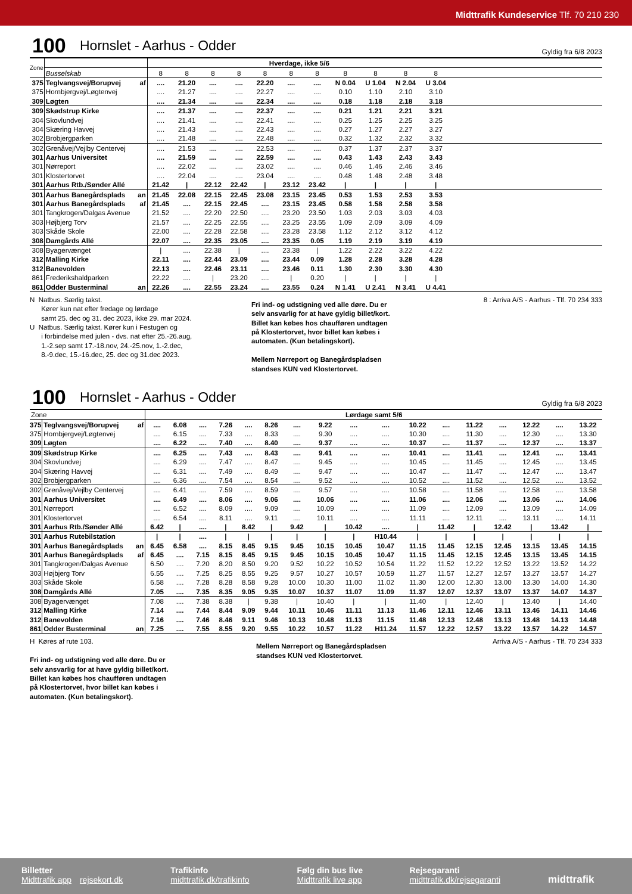Midttrafik Kundeservice Tlf. 70 210 230
100 Hornslet - Aarhus - Odder Gyldig fra 6/8 2023
| Zone | | | Hverdage, ikke 5/6 | | | | | | | | | | | |
| | Busselskab | | 8 | 8 | 8 | 8 | 8 | 8 | 8 | 8 | 8 | 8 | 8 | |
| 375 | Teglvangsvej/Borupvej | af | .... | 21.20 | .... | .... | 22.20 | .... | .... | N 0.04 | U 1.04 | N 2.04 | U 3.04 | |
| 375 | Hornbjergvej/Løgtenvej | | .... | 21.27 | .... | .... | 22.27 | .... | .... | 0.10 | 1.10 | 2.10 | 3.10 | |
| 309 | Løgten | | .... | 21.34 | .... | .... | 22.34 | .... | .... | 0.18 | 1.18 | 2.18 | 3.18 | |
| 309 | Skødstrup Kirke | | .... | 21.37 | .... | .... | 22.37 | .... | .... | 0.21 | 1.21 | 2.21 | 3.21 | |
| 304 | Skovlundvej | | .... | 21.41 | .... | .... | 22.41 | .... | .... | 0.25 | 1.25 | 2.25 | 3.25 | |
| 304 | Skæring Havvej | | .... | 21.43 | .... | .... | 22.43 | .... | .... | 0.27 | 1.27 | 2.27 | 3.27 | |
| 302 | Brobjergparken | | .... | 21.48 | .... | .... | 22.48 | .... | .... | 0.32 | 1.32 | 2.32 | 3.32 | |
| 302 | Grenåvej/Vejlby Centervej | | .... | 21.53 | .... | .... | 22.53 | .... | .... | 0.37 | 1.37 | 2.37 | 3.37 | |
| 301 | Aarhus Universitet | | .... | 21.59 | .... | .... | 22.59 | .... | .... | 0.43 | 1.43 | 2.43 | 3.43 | |
| 301 | Nørreport | | .... | 22.02 | .... | .... | 23.02 | .... | .... | 0.46 | 1.46 | 2.46 | 3.46 | |
| 301 | Klostertorvet | | .... | 22.04 | .... | .... | 23.04 | .... | .... | 0.48 | 1.48 | 2.48 | 3.48 | |
| 301 | Aarhus Rtb./Sønder Allé | | 21.42 | / | 22.12 | 22.42 | / | 23.12 | 23.42 | / | / | / | / | |
| 301 | Aarhus Banegårdsplads | an | 21.45 | 22.08 | 22.15 | 22.45 | 23.08 | 23.15 | 23.45 | 0.53 | 1.53 | 2.53 | 3.53 | |
| 301 | Aarhus Banegårdsplads | af | 21.45 | .... | 22.15 | 22.45 | .... | 23.15 | 23.45 | 0.58 | 1.58 | 2.58 | 3.58 | |
| 301 | Tangkrogen/Dalgas Avenue | | 21.52 | .... | 22.20 | 22.50 | .... | 23.20 | 23.50 | 1.03 | 2.03 | 3.03 | 4.03 | |
| 303 | Højbjerg Torv | | 21.57 | .... | 22.25 | 22.55 | .... | 23.25 | 23.55 | 1.09 | 2.09 | 3.09 | 4.09 | |
| 303 | Skåde Skole | | 22.00 | .... | 22.28 | 22.58 | .... | 23.28 | 23.58 | 1.12 | 2.12 | 3.12 | 4.12 | |
| 308 | Damgårds Allé | | 22.07 | .... | 22.35 | 23.05 | .... | 23.35 | 0.05 | 1.19 | 2.19 | 3.19 | 4.19 | |
| 308 | Byagervænget | | / | .... | 22.38 | / | .... | 23.38 | / | 1.22 | 2.22 | 3.22 | 4.22 | |
| 312 | Malling Kirke | | 22.11 | .... | 22.44 | 23.09 | .... | 23.44 | 0.09 | 1.28 | 2.28 | 3.28 | 4.28 | |
| 312 | Banevolden | | 22.13 | .... | 22.46 | 23.11 | .... | 23.46 | 0.11 | 1.30 | 2.30 | 3.30 | 4.30 | |
| 861 | Frederikshaldparken | | 22.22 | .... | / | 23.20 | .... | / | 0.20 | / | / | / | / | |
| 861 | Odder Busterminal | an | 22.26 | .... | 22.55 | 23.24 | .... | 23.55 | 0.24 | N 1.41 | U 2.41 | N 3.41 | U 4.41 | |
N Natbus. Særlig takst.
Kører kun nat efter fredage og lørdage
samt 25. dec og 31. dec 2023, ikke 29. mar 2024.
U Natbus. Særlig takst. Kører kun i Festugen og
i forbindelse med julen - dvs. nat efter 25.-26.aug,
1.-2.sep samt 17.-18.nov, 24.-25.nov, 1.-2.dec,
8.-9.dec, 15.-16.dec, 25. dec og 31.dec 2023.
Fri ind- og udstigning ved alle døre. Du er
selv ansvarlig for at have gyldig billet/kort.
Billet kan købes hos chaufføren undtagen
på Klostertorvet, hvor billet kan købes i
automaten. (Kun betalingskort).
Mellem Nørreport og Banegårdspladsen
standses KUN ved Klostertorvet.
8 : Arriva A/S - Aarhus - Tlf. 70 234 333
100 Hornslet - Aarhus - Odder Gyldig fra 6/8 2023
| Zone | | | Lørdage samt 5/6 | | | | | | | | | | | | | | | | |
| 375 | Teglvangsvej/Borupvej | af | .... | 6.08 | .... | 7.26 | .... | 8.26 | .... | 9.22 | .... | .... | 10.22 | .... | 11.22 | .... | 12.22 | .... | 13.22 |
| 375 | Hornbjergvej/Løgtenvej | | .... | 6.15 | .... | 7.33 | .... | 8.33 | .... | 9.30 | .... | .... | 10.30 | .... | 11.30 | .... | 12.30 | .... | 13.30 |
| 309 | Løgten | | .... | 6.22 | .... | 7.40 | .... | 8.40 | .... | 9.37 | .... | .... | 10.37 | .... | 11.37 | .... | 12.37 | .... | 13.37 |
| 309 | Skødstrup Kirke | | .... | 6.25 | .... | 7.43 | .... | 8.43 | .... | 9.41 | .... | .... | 10.41 | .... | 11.41 | .... | 12.41 | .... | 13.41 |
| 304 | Skovlundvej | | .... | 6.29 | .... | 7.47 | .... | 8.47 | .... | 9.45 | .... | .... | 10.45 | .... | 11.45 | .... | 12.45 | .... | 13.45 |
| 304 | Skæring Havvej | | .... | 6.31 | .... | 7.49 | .... | 8.49 | .... | 9.47 | .... | .... | 10.47 | .... | 11.47 | .... | 12.47 | .... | 13.47 |
| 302 | Brobjergparken | | .... | 6.36 | .... | 7.54 | .... | 8.54 | .... | 9.52 | .... | .... | 10.52 | .... | 11.52 | .... | 12.52 | .... | 13.52 |
| 302 | Grenåvej/Vejlby Centervej | | .... | 6.41 | .... | 7.59 | .... | 8.59 | .... | 9.57 | .... | .... | 10.58 | .... | 11.58 | .... | 12.58 | .... | 13.58 |
| 301 | Aarhus Universitet | | .... | 6.49 | .... | 8.06 | .... | 9.06 | .... | 10.06 | .... | .... | 11.06 | .... | 12.06 | .... | 13.06 | .... | 14.06 |
| 301 | Nørreport | | .... | 6.52 | .... | 8.09 | .... | 9.09 | .... | 10.09 | .... | .... | 11.09 | .... | 12.09 | .... | 13.09 | .... | 14.09 |
| 301 | Klostertorvet | | .... | 6.54 | .... | 8.11 | .... | 9.11 | .... | 10.11 | .... | .... | 11.11 | .... | 12.11 | .... | 13.11 | .... | 14.11 |
| 301 | Aarhus Rtb./Sønder Allé | | 6.42 | / | .... | / | 8.42 | / | 9.42 | / | 10.42 | .... | / | 11.42 | / | 12.42 | / | 13.42 | / |
| 301 | Aarhus Rutebilstation | | / | / | .... | / | / | / | / | / | / | H10.44 | / | / | / | / | / | / | / |
| 301 | Aarhus Banegårdsplads | an | 6.45 | 6.58 | .... | 8.15 | 8.45 | 9.15 | 9.45 | 10.15 | 10.45 | 10.47 | 11.15 | 11.45 | 12.15 | 12.45 | 13.15 | 13.45 | 14.15 |
| 301 | Aarhus Banegårdsplads | af | 6.45 | .... | 7.15 | 8.15 | 8.45 | 9.15 | 9.45 | 10.15 | 10.45 | 10.47 | 11.15 | 11.45 | 12.15 | 12.45 | 13.15 | 13.45 | 14.15 |
| 301 | Tangkrogen/Dalgas Avenue | | 6.50 | .... | 7.20 | 8.20 | 8.50 | 9.20 | 9.52 | 10.22 | 10.52 | 10.54 | 11.22 | 11.52 | 12.22 | 12.52 | 13.22 | 13.52 | 14.22 |
| 303 | Højbjerg Torv | | 6.55 | .... | 7.25 | 8.25 | 8.55 | 9.25 | 9.57 | 10.27 | 10.57 | 10.59 | 11.27 | 11.57 | 12.27 | 12.57 | 13.27 | 13.57 | 14.27 |
| 303 | Skåde Skole | | 6.58 | .... | 7.28 | 8.28 | 8.58 | 9.28 | 10.00 | 10.30 | 11.00 | 11.02 | 11.30 | 12.00 | 12.30 | 13.00 | 13.30 | 14.00 | 14.30 |
| 308 | Damgårds Allé | | 7.05 | .... | 7.35 | 8.35 | 9.05 | 9.35 | 10.07 | 10.37 | 11.07 | 11.09 | 11.37 | 12.07 | 12.37 | 13.07 | 13.37 | 14.07 | 14.37 |
| 308 | Byagervænget | | 7.08 | .... | 7.38 | 8.38 | / | 9.38 | / | 10.40 | / | / | 11.40 | / | 12.40 | / | 13.40 | / | 14.40 |
| 312 | Malling Kirke | | 7.14 | .... | 7.44 | 8.44 | 9.09 | 9.44 | 10.11 | 10.46 | 11.11 | 11.13 | 11.46 | 12.11 | 12.46 | 13.11 | 13.46 | 14.11 | 14.46 |
| 312 | Banevolden | | 7.16 | .... | 7.46 | 8.46 | 9.11 | 9.46 | 10.13 | 10.48 | 11.13 | 11.15 | 11.48 | 12.13 | 12.48 | 13.13 | 13.48 | 14.13 | 14.48 |
| 861 | Odder Busterminal | an | 7.25 | .... | 7.55 | 8.55 | 9.20 | 9.55 | 10.22 | 10.57 | 11.22 | H11.24 | 11.57 | 12.22 | 12.57 | 13.22 | 13.57 | 14.22 | 14.57 |
H Køres af rute 103.
Fri ind- og udstigning ved alle døre. Du er
selv ansvarlig for at have gyldig billet/kort.
Billet kan købes hos chaufføren undtagen
på Klostertorvet, hvor billet kan købes i
automaten. (Kun betalingskort).
Mellem Nørreport og Banegårdspladsen
standses KUN ved Klostertorvet.
Arriva A/S - Aarhus - Tlf. 70 234 333
Billetter
Midttrafik app rejsekort.dk
Trafikinfo
midttrafik.dk/trafikinfo
Følg din bus live
Midttrafik live app
Rejsegaranti
midttrafik.dk/rejsegaranti
midttrafik